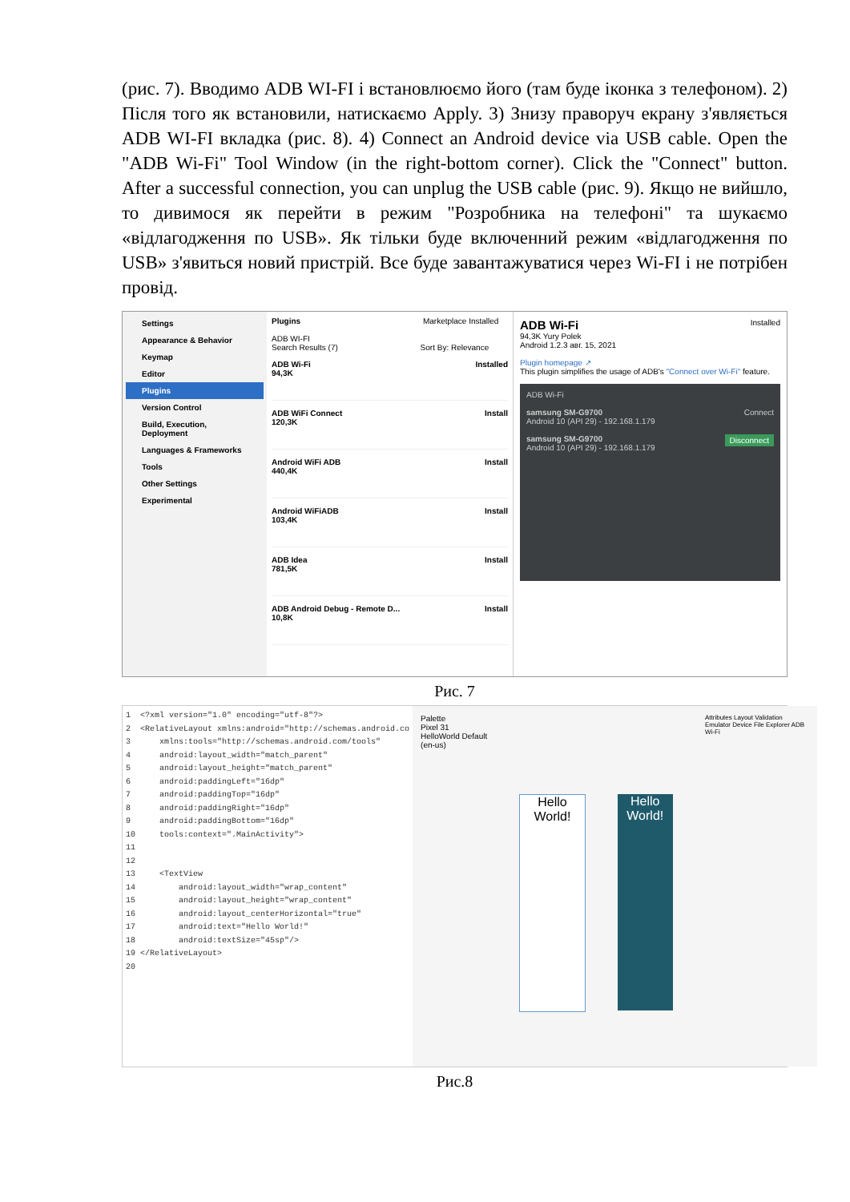(рис. 7). Вводимо ADB WI-FI і встановлюємо його (там буде іконка з телефоном). 2) Після того як встановили, натискаємо Apply. 3) Знизу праворуч екрану з'являється ADB WI-FI вкладка (рис. 8). 4) Connect an Android device via USB cable. Open the "ADB Wi-Fi" Tool Window (in the right-bottom corner). Click the "Connect" button. After a successful connection, you can unplug the USB cable (рис. 9). Якщо не вийшло, то дивимося як перейти в режим "Розробника на телефоні" та шукаємо «відлагодження по USB». Як тільки буде включенний режим «відлагодження по USB» з'явиться новий пристрій. Все буде завантажуватися через Wi-FI і не потрібен провід.
Settings
Appearance & Behavior
Keymap
Editor
Plugins
Version Control
Build, Execution, Deployment
Languages & Frameworks
Tools
Other Settings
Experimental
Plugins Marketplace Installed
ADB WI-FI
Search Results (7) Sort By: Relevance
ADB Wi-Fi Installed
94,3K
ADB WiFi Connect Install
120,3K
Android WiFi ADB Install
440,4K
Android WiFiADB Install
103,4K
ADB Idea Install
781,5K
ADB Android Debug - Remote D... Install
10,8K
ADB Wi-Fi Installed
94,3K Yury Polek
Android 1.2.3 авг. 15, 2021
Plugin homepage ↗
This plugin simplifies the usage of ADB's "Connect over Wi-Fi" feature.
ADB Wi-Fi
samsung SM-G9700 Connect
Android 10 (API 29) - 192.168.1.179
samsung SM-G9700 Disconnect
Android 10 (API 29) - 192.168.1.179
Рис. 7
1 <?xml version="1.0" encoding="utf-8"?> 2 <RelativeLayout xmlns:android="http://schemas.android.co 3 xmlns:tools="http://schemas.android.com/tools" 4 android:layout_width="match_parent" 5 android:layout_height="match_parent" 6 android:paddingLeft="16dp" 7 android:paddingTop="16dp" 8 android:paddingRight="16dp" 9 android:paddingBottom="16dp" 10 tools:context=".MainActivity"> 11 12 13 <TextView 14 android:layout_width="wrap_content" 15 android:layout_height="wrap_content" 16 android:layout_centerHorizontal="true" 17 android:text="Hello World!" 18 android:textSize="45sp"/> 19 </RelativeLayout> 20
Palette
Pixel 31 HelloWorld Default (en-us)
Hello World! Hello World!
Attributes Layout Validation Emulator Device File Explorer ADB Wi-Fi
Рис.8